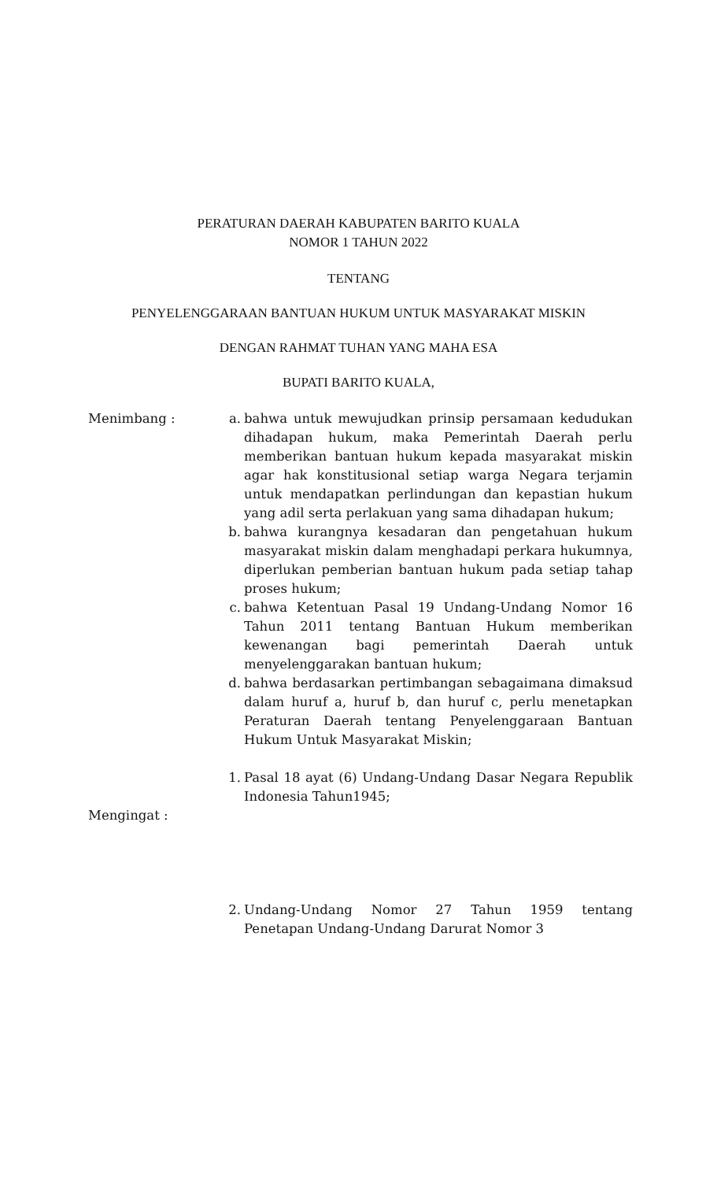PERATURAN DAERAH KABUPATEN BARITO KUALA
NOMOR 1 TAHUN 2022
TENTANG
PENYELENGGARAAN BANTUAN HUKUM UNTUK MASYARAKAT MISKIN
DENGAN RAHMAT TUHAN YANG MAHA ESA
BUPATI BARITO KUALA,
Menimbang : a. bahwa untuk mewujudkan prinsip persamaan kedudukan dihadapan hukum, maka Pemerintah Daerah perlu memberikan bantuan hukum kepada masyarakat miskin agar hak konstitusional setiap warga Negara terjamin untuk mendapatkan perlindungan dan kepastian hukum yang adil serta perlakuan yang sama dihadapan hukum;
b. bahwa kurangnya kesadaran dan pengetahuan hukum masyarakat miskin dalam menghadapi perkara hukumnya, diperlukan pemberian bantuan hukum pada setiap tahap proses hukum;
c. bahwa Ketentuan Pasal 19 Undang-Undang Nomor 16 Tahun 2011 tentang Bantuan Hukum memberikan kewenangan bagi pemerintah Daerah untuk menyelenggarakan bantuan hukum;
d. bahwa berdasarkan pertimbangan sebagaimana dimaksud dalam huruf a, huruf b, dan huruf c, perlu menetapkan Peraturan Daerah tentang Penyelenggaraan Bantuan Hukum Untuk Masyarakat Miskin;
Mengingat :
1. Pasal 18 ayat (6) Undang-Undang Dasar Negara Republik Indonesia Tahun1945;
2. Undang-Undang Nomor 27 Tahun 1959 tentang Penetapan Undang-Undang Darurat Nomor 3